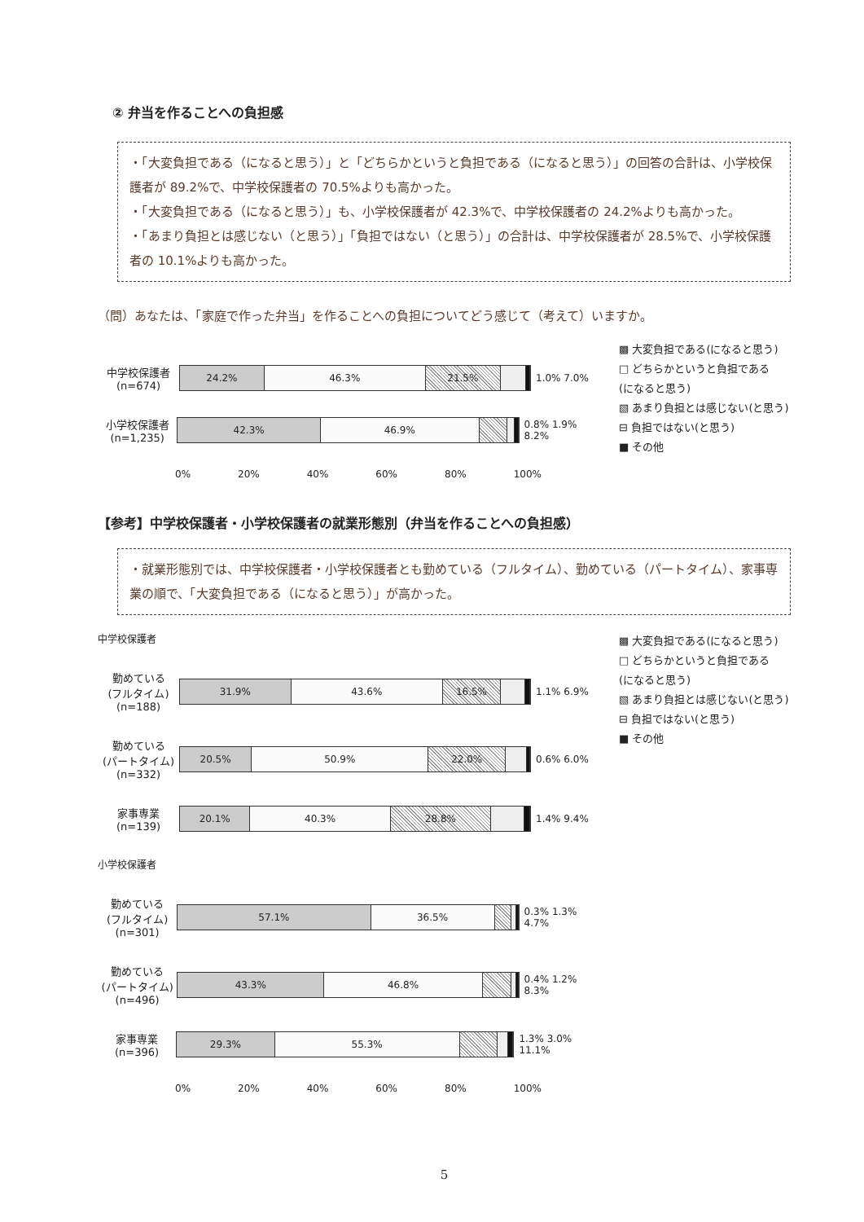② 弁当を作ることへの負担感
・「大変負担である（になると思う）」と「どちらかというと負担である（になると思う）」の回答の合計は、小学校保護者が 89.2%で、中学校保護者の 70.5%よりも高かった。
・「大変負担である（になると思う）」も、小学校保護者が 42.3%で、中学校保護者の 24.2%よりも高かった。
・「あまり負担とは感じない（と思う）」「負担ではない（と思う）」の合計は、中学校保護者が 28.5%で、小学校保護者の 10.1%よりも高かった。
（問）あなたは、「家庭で作った弁当」を作ることへの負担についてどう感じて（考えて）いますか。
中学校保護者
(n=674)
24.2% 46.3% 21.5%
1.0% 7.0%
小学校保護者
(n=1,235)
42.3% 46.9%
0.8% 1.9% 8.2%
0% 20% 40% 60% 80% 100%
▩ 大変負担である(になると思う)
□ どちらかというと負担である
(になると思う)
▧ あまり負担とは感じない(と思う)
⊟ 負担ではない(と思う)
■ その他
【参考】中学校保護者・小学校保護者の就業形態別（弁当を作ることへの負担感）
・就業形態別では、中学校保護者・小学校保護者とも勤めている（フルタイム）、勤めている（パートタイム）、家事専業の順で、「大変負担である（になると思う）」が高かった。
中学校保護者
勤めている
(フルタイム)
(n=188)
31.9% 43.6% 16.5%
1.1% 6.9%
勤めている
(パートタイム)
(n=332)
20.5% 50.9% 22.0%
0.6% 6.0%
家事専業
(n=139)
20.1% 40.3% 28.8%
1.4% 9.4%
小学校保護者
勤めている
(フルタイム)
(n=301)
57.1% 36.5%
0.3% 1.3% 4.7%
勤めている
(パートタイム)
(n=496)
43.3% 46.8%
0.4% 1.2% 8.3%
家事専業
(n=396)
29.3% 55.3%
1.3% 3.0% 11.1%
0% 20% 40% 60% 80% 100%
▩ 大変負担である(になると思う)
□ どちらかというと負担である
(になると思う)
▧ あまり負担とは感じない(と思う)
⊟ 負担ではない(と思う)
■ その他
5